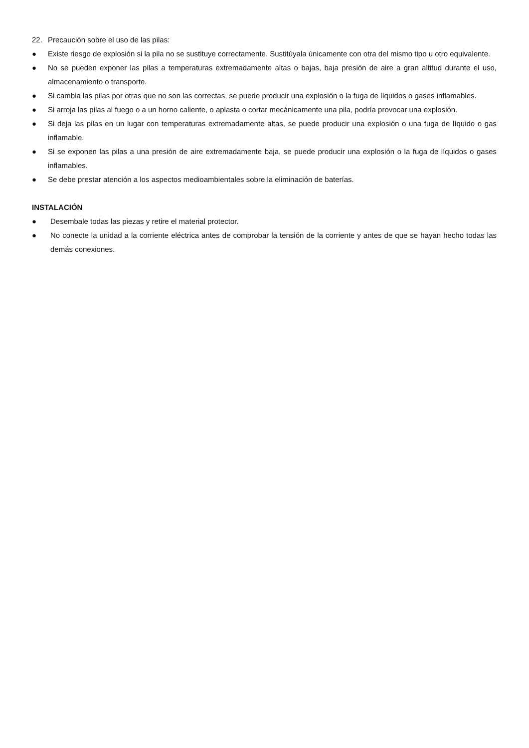22. Precaución sobre el uso de las pilas:
● Existe riesgo de explosión si la pila no se sustituye correctamente. Sustitúyala únicamente con otra del mismo tipo u otro equivalente.
● No se pueden exponer las pilas a temperaturas extremadamente altas o bajas, baja presión de aire a gran altitud durante el uso, almacenamiento o transporte.
● Si cambia las pilas por otras que no son las correctas, se puede producir una explosión o la fuga de líquidos o gases inflamables.
● Si arroja las pilas al fuego o a un horno caliente, o aplasta o cortar mecánicamente una pila, podría provocar una explosión.
● Si deja las pilas en un lugar con temperaturas extremadamente altas, se puede producir una explosión o una fuga de líquido o gas inflamable.
● Si se exponen las pilas a una presión de aire extremadamente baja, se puede producir una explosión o la fuga de líquidos o gases inflamables.
● Se debe prestar atención a los aspectos medioambientales sobre la eliminación de baterías.
INSTALACIÓN
● Desembale todas las piezas y retire el material protector.
● No conecte la unidad a la corriente eléctrica antes de comprobar la tensión de la corriente y antes de que se hayan hecho todas las demás conexiones.